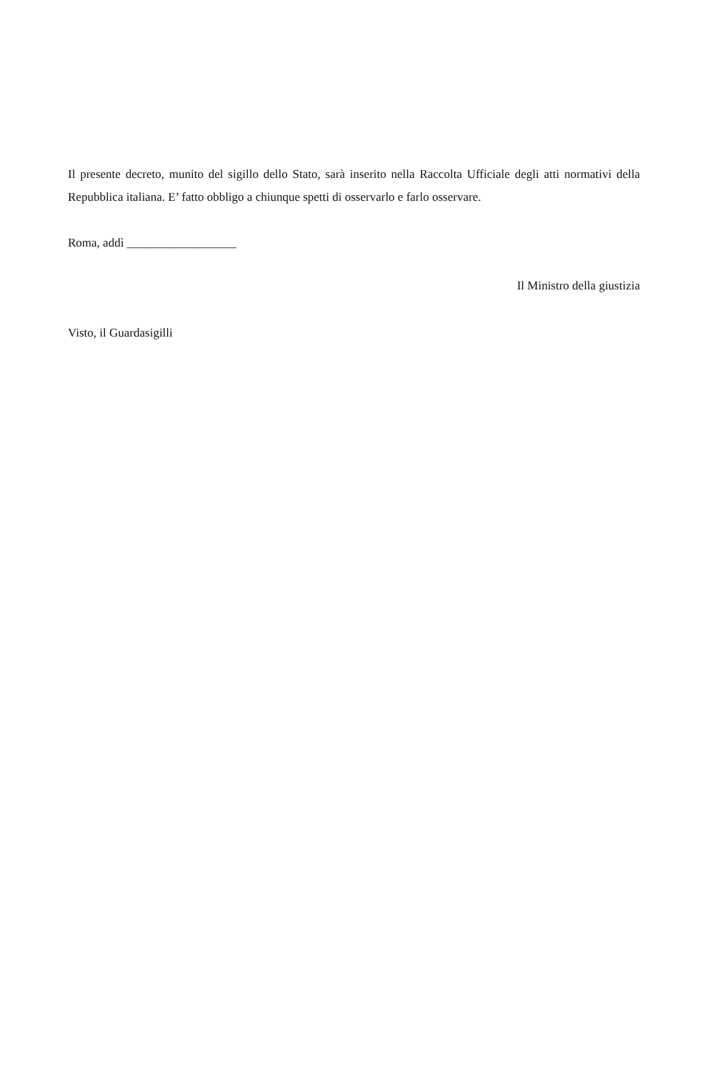Il presente decreto, munito del sigillo dello Stato, sarà inserito nella Raccolta Ufficiale degli atti normativi della Repubblica italiana. E’ fatto obbligo a chiunque spetti di osservarlo e farlo osservare.
Roma, addì __________________
Il Ministro della giustizia
Visto, il Guardasigilli